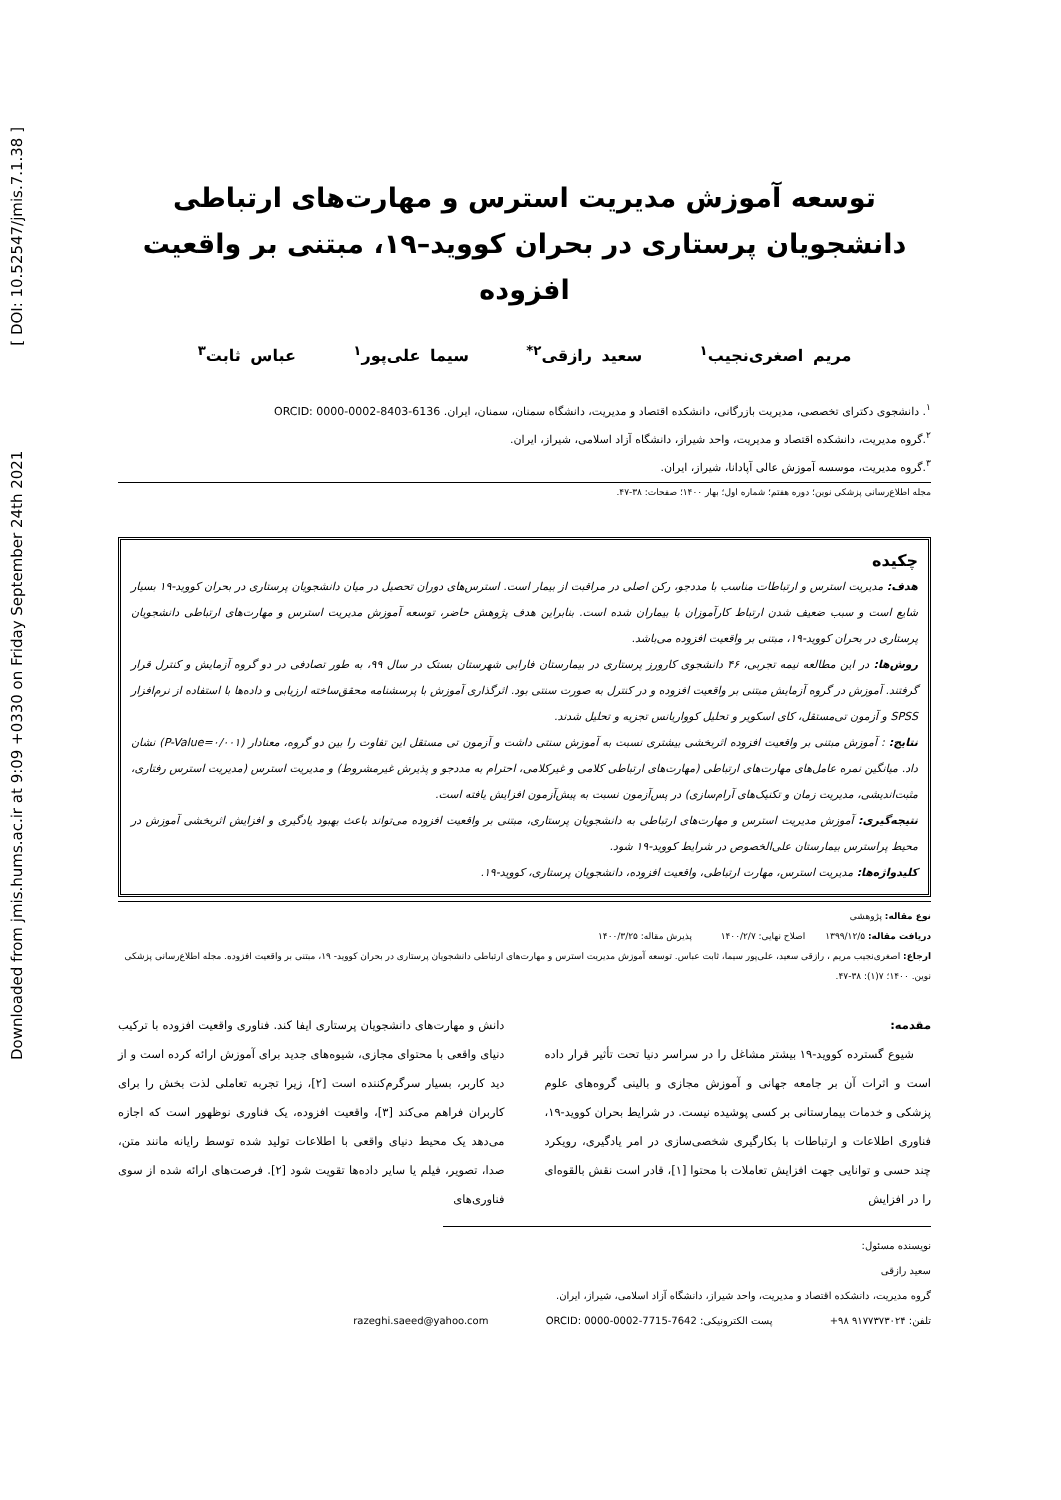Downloaded from jmis.hums.ac.ir at 9:09 +0330 on Friday September 24th 2021 [ DOI: 10.52547/jmis.7.1.38 ]
توسعه آموزش مدیریت استرس و مهارت‌های ارتباطی دانشجویان پرستاری در بحران کووید–۱۹، مبتنی بر واقعیت افزوده
مریم اصغری‌نجیب<sup>۱</sup> سعید رازقی<sup>۲*</sup> سیما علی‌پور<sup>۱</sup> عباس ثابت<sup>۳</sup>
<sup>۱</sup>. دانشجوی دکترای تخصصی، مدیریت بازرگانی، دانشکده اقتصاد و مدیریت، دانشگاه سمنان، سمنان، ایران. ORCID: 0000-0002-8403-6136
<sup>۲</sup>.گروه مدیریت، دانشکده اقتصاد و مدیریت، واحد شیراز، دانشگاه آزاد اسلامی، شیراز، ایران.
<sup>۳</sup>.گروه مدیریت، موسسه آموزش عالی آپادانا، شیراز، ایران.
مجله اطلاع‌رسانی پزشکی نوین؛ دوره هفتم؛ شماره اول؛ بهار ۱۴۰۰؛ صفحات: ۳۸-۴۷.
چکیده
هدف: مدیریت استرس و ارتباطات مناسب با مددجو، رکن اصلی در مراقبت از بیمار است. استرس‌های دوران تحصیل در میان دانشجویان پرستاری در بحران کووید-۱۹ بسیار شایع است و سبب ضعیف شدن ارتباط کارآموزان با بیماران شده است. بنابراین هدف پژوهش حاضر، توسعه آموزش مدیریت استرس و مهارت‌های ارتباطی دانشجویان پرستاری در بحران کووید-۱۹، مبتنی بر واقعیت افزوده می‌باشد.
روش‌ها: در این مطالعه نیمه تجربی، ۴۶ دانشجوی کارورز پرستاری در بیمارستان فارابی شهرستان بستک در سال ۹۹، به طور تصادفی در دو گروه آزمایش و کنترل قرار گرفتند. آموزش در گروه آزمایش مبتنی بر واقعیت افزوده و در کنترل به صورت سنتی بود. اثرگذاری آموزش با پرسشنامه محقق‌ساخته ارزیابی و داده‌ها با استفاده از نرم‌افزار SPSS و آزمون تی‌مستقل، کای اسکویر و تحلیل کوواریانس تجزیه و تحلیل شدند.
نتایج: : آموزش مبتنی بر واقعیت افزوده اثربخشی بیشتری نسبت به آموزش سنتی داشت و آزمون تی مستقل این تفاوت را بین دو گروه، معنادار (P-Value=۰/۰۰۱) نشان داد. میانگین نمره عامل‌های مهارت‌های ارتباطی (مهارت‌های ارتباطی کلامی و غیرکلامی، احترام به مددجو و پذیرش غیرمشروط) و مدیریت استرس (مدیریت استرس رفتاری، مثبت‌اندیشی، مدیریت زمان و تکنیک‌های آرام‌سازی) در پس‌آزمون نسبت به پیش‌آزمون افزایش یافته است.
نتیجه‌گیری: آموزش مدیریت استرس و مهارت‌های ارتباطی به دانشجویان پرستاری، مبتنی بر واقعیت افزوده می‌تواند باعث بهبود یادگیری و افزایش اثربخشی آموزش در محیط پراسترس بیمارستان علی‌الخصوص در شرایط کووید-۱۹ شود.
کلیدواژه‌ها: مدیریت استرس، مهارت ارتباطی، واقعیت افزوده، دانشجویان پرستاری، کووید-۱۹.
نوع مقاله: پژوهشی
دریافت مقاله: ۱۳۹۹/۱۲/۵ اصلاح نهایی: ۱۴۰۰/۲/۷ پذیرش مقاله: ۱۴۰۰/۳/۲۵
ارجاع: اصغری‌نجیب مریم ، رازقی سعید، علی‌پور سیما، ثابت عباس. توسعه آموزش مدیریت استرس و مهارت‌های ارتباطی دانشجویان پرستاری در بحران کووید- ۱۹، مبتنی بر واقعیت افزوده. مجله اطلاع‌رسانی پزشکی نوین. ۱۴۰۰؛ ۷(۱): ۳۸-۴۷.
مقدمه:
شیوع گسترده کووید-۱۹ بیشتر مشاغل را در سراسر دنیا تحت تأثیر قرار داده است و اثرات آن بر جامعه جهانی و آموزش مجازی و بالینی گروه‌های علوم پزشکی و خدمات بیمارستانی بر کسی پوشیده نیست. در شرایط بحران کووید-۱۹، فناوری اطلاعات و ارتباطات با بکارگیری شخصی‌سازی در امر یادگیری، رویکرد چند حسی و توانایی جهت افزایش تعاملات با محتوا [۱]، قادر است نقش بالقوه‌ای را در افزایش
دانش و مهارت‌های دانشجویان پرستاری ایفا کند. فناوری واقعیت افزوده با ترکیب دنیای واقعی با محتوای مجازی، شیوه‌های جدید برای آموزش ارائه کرده است و از دید کاربر، بسیار سرگرم‌کننده است [۲]، زیرا تجربه تعاملی لذت بخش را برای کاربران فراهم می‌کند [۳]، واقعیت افزوده، یک فناوری نوظهور است که اجازه می‌دهد یک محیط دنیای واقعی با اطلاعات تولید شده توسط رایانه مانند متن، صدا، تصویر، فیلم یا سایر داده‌ها تقویت شود [۲]. فرصت‌های ارائه شده از سوی فناوری‌های
نویسنده مسئول:
سعید رازقی
گروه مدیریت، دانشکده اقتصاد و مدیریت، واحد شیراز، دانشگاه آزاد اسلامی، شیراز، ایران.
تلفن: ۹۱۷۷۳۷۳۰۲۴ ۹۸+ پست الکترونیکی: razeghi.saeed@yahoo.com ORCID: 0000-0002-7715-7642